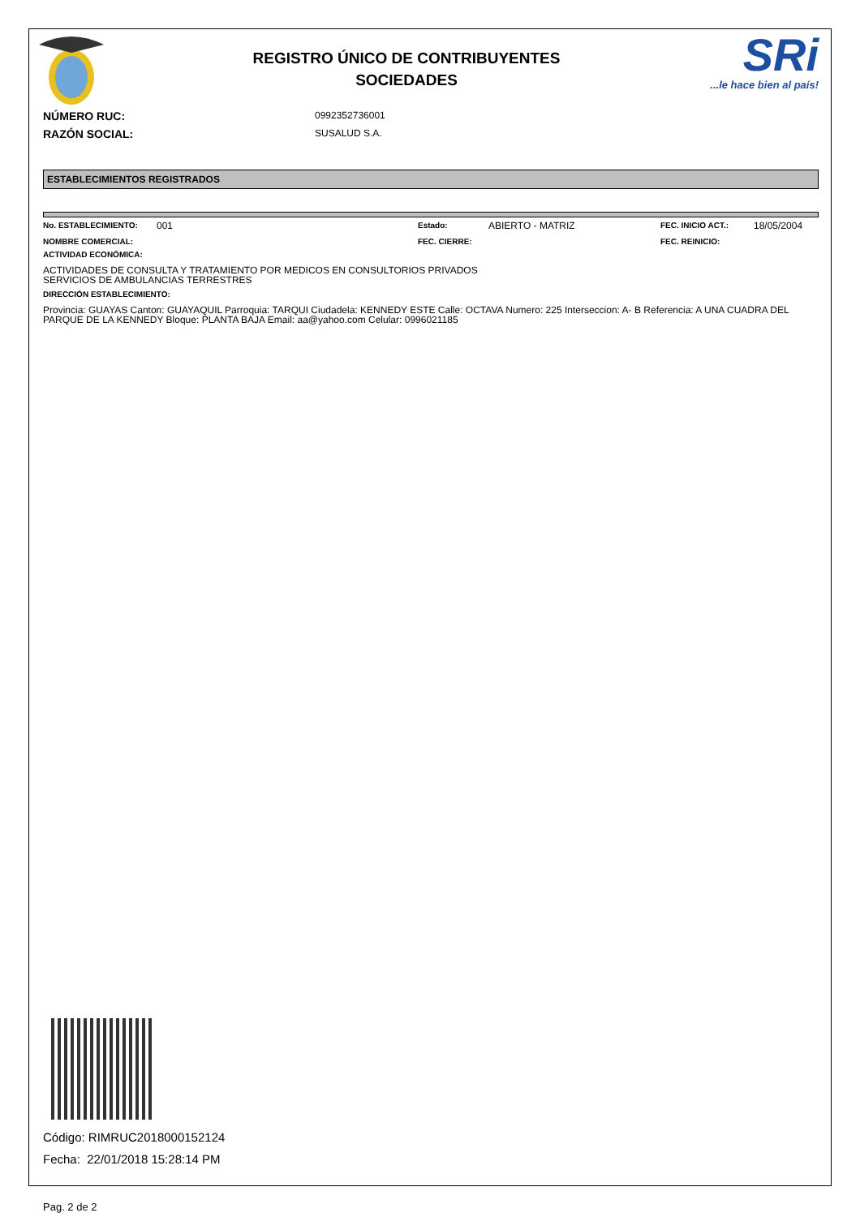REGISTRO ÚNICO DE CONTRIBUYENTES
SOCIEDADES
SRi...le hace bien al país!
NÚMERO RUC:
0992352736001
RAZÓN SOCIAL:
SUSALUD S.A.
ESTABLECIMIENTOS REGISTRADOS
No. ESTABLECIMIENTO: 001 Estado: ABIERTO - MATRIZ FEC. INICIO ACT.: 18/05/2004 NOMBRE COMERCIAL: FEC. CIERRE: FEC. REINICIO:
ACTIVIDAD ECONÓMICA:
ACTIVIDADES DE CONSULTA Y TRATAMIENTO POR MEDICOS EN CONSULTORIOS PRIVADOS
SERVICIOS DE AMBULANCIAS TERRESTRES
DIRECCIÓN ESTABLECIMIENTO:
Provincia: GUAYAS Canton: GUAYAQUIL Parroquia: TARQUI Ciudadela: KENNEDY ESTE Calle: OCTAVA Numero: 225 Interseccion: A- B Referencia: A UNA CUADRA DEL PARQUE DE LA KENNEDY Bloque: PLANTA BAJA Email: aa@yahoo.com Celular: 0996021185
Código: RIMRUC2018000152124
Fecha: 22/01/2018 15:28:14 PM
Pag. 2 de 2